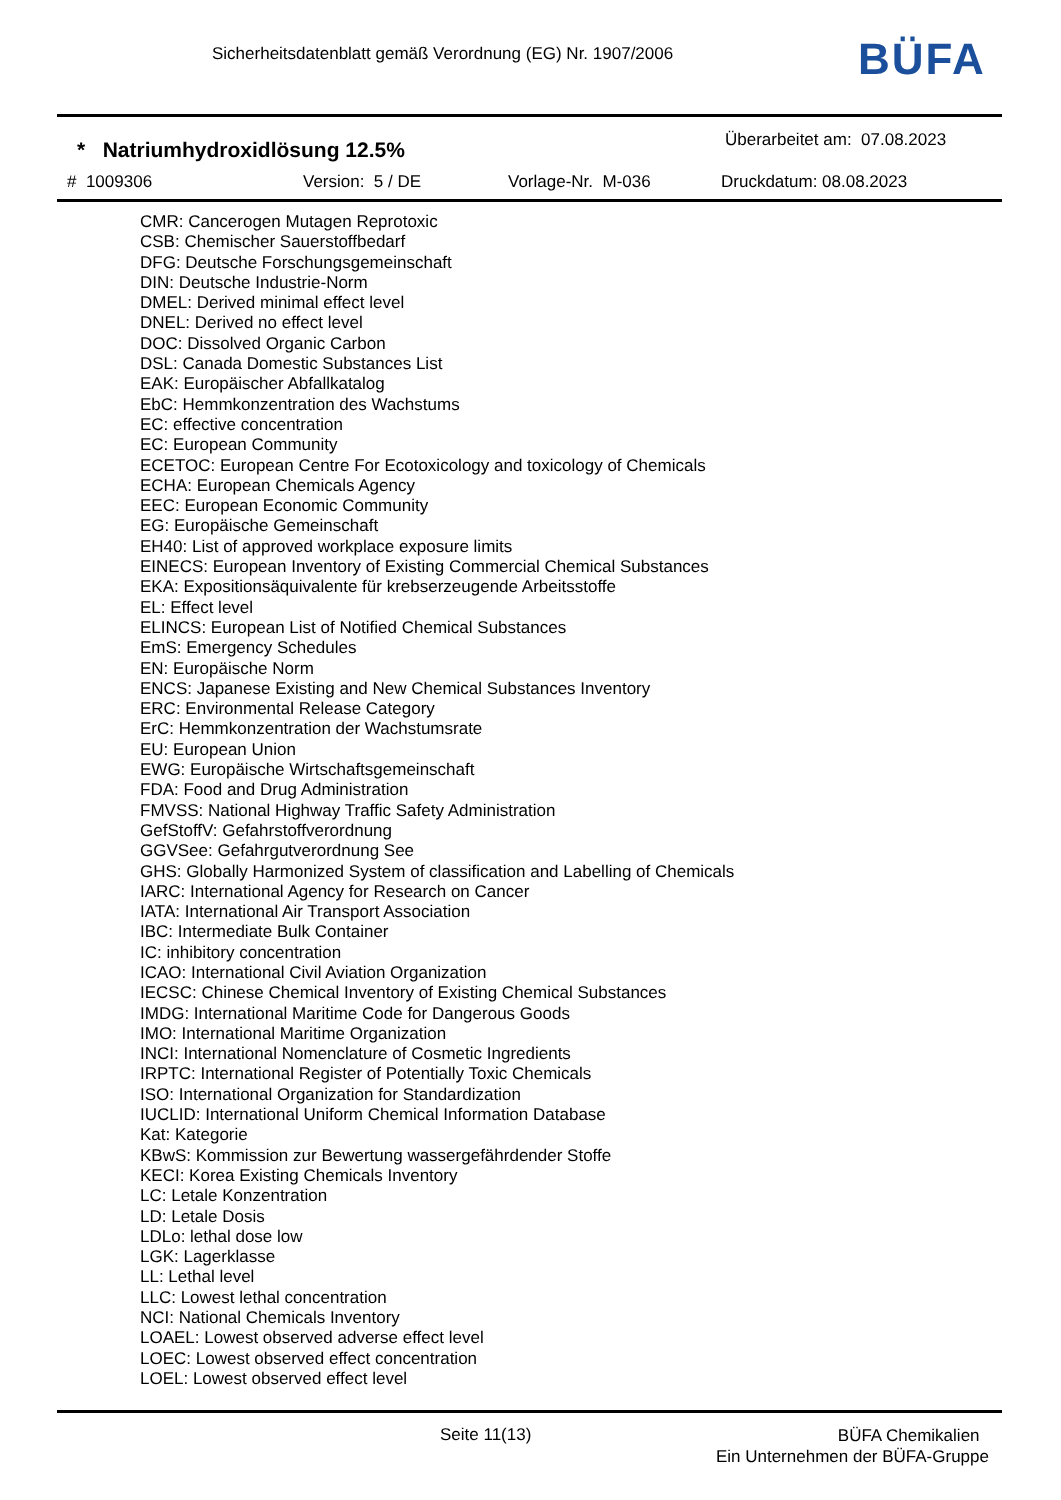Sicherheitsdatenblatt gemäß Verordnung (EG) Nr. 1907/2006
BÜFA
* Natriumhydroxidlösung 12.5%
Überarbeitet am: 07.08.2023
# 1009306 Version: 5 / DE Vorlage-Nr. M-036 Druckdatum: 08.08.2023
CMR: Cancerogen Mutagen Reprotoxic
CSB: Chemischer Sauerstoffbedarf
DFG: Deutsche Forschungsgemeinschaft
DIN: Deutsche Industrie-Norm
DMEL: Derived minimal effect level
DNEL: Derived no effect level
DOC: Dissolved Organic Carbon
DSL: Canada Domestic Substances List
EAK: Europäischer Abfallkatalog
EbC: Hemmkonzentration des Wachstums
EC: effective concentration
EC: European Community
ECETOC: European Centre For Ecotoxicology and toxicology of Chemicals
ECHA: European Chemicals Agency
EEC: European Economic Community
EG: Europäische Gemeinschaft
EH40: List of approved workplace exposure limits
EINECS: European Inventory of Existing Commercial Chemical Substances
EKA: Expositionsäquivalente für krebserzeugende Arbeitsstoffe
EL: Effect level
ELINCS: European List of Notified Chemical Substances
EmS: Emergency Schedules
EN: Europäische Norm
ENCS: Japanese Existing and New Chemical Substances Inventory
ERC: Environmental Release Category
ErC: Hemmkonzentration der Wachstumsrate
EU: European Union
EWG: Europäische Wirtschaftsgemeinschaft
FDA: Food and Drug Administration
FMVSS: National Highway Traffic Safety Administration
GefStoffV: Gefahrstoffverordnung
GGVSee: Gefahrgutverordnung See
GHS: Globally Harmonized System of classification and Labelling of Chemicals
IARC: International Agency for Research on Cancer
IATA: International Air Transport Association
IBC: Intermediate Bulk Container
IC: inhibitory concentration
ICAO: International Civil Aviation Organization
IECSC: Chinese Chemical Inventory of Existing Chemical Substances
IMDG: International Maritime Code for Dangerous Goods
IMO: International Maritime Organization
INCI: International Nomenclature of Cosmetic Ingredients
IRPTC: International Register of Potentially Toxic Chemicals
ISO: International Organization for Standardization
IUCLID: International Uniform Chemical Information Database
Kat: Kategorie
KBwS: Kommission zur Bewertung wassergefährdender Stoffe
KECI: Korea Existing Chemicals Inventory
LC: Letale Konzentration
LD: Letale Dosis
LDLo: lethal dose low
LGK: Lagerklasse
LL: Lethal level
LLC: Lowest lethal concentration
NCI: National Chemicals Inventory
LOAEL: Lowest observed adverse effect level
LOEC: Lowest observed effect concentration
LOEL: Lowest observed effect level
Seite 11(13)
BÜFA Chemikalien
Ein Unternehmen der BÜFA-Gruppe